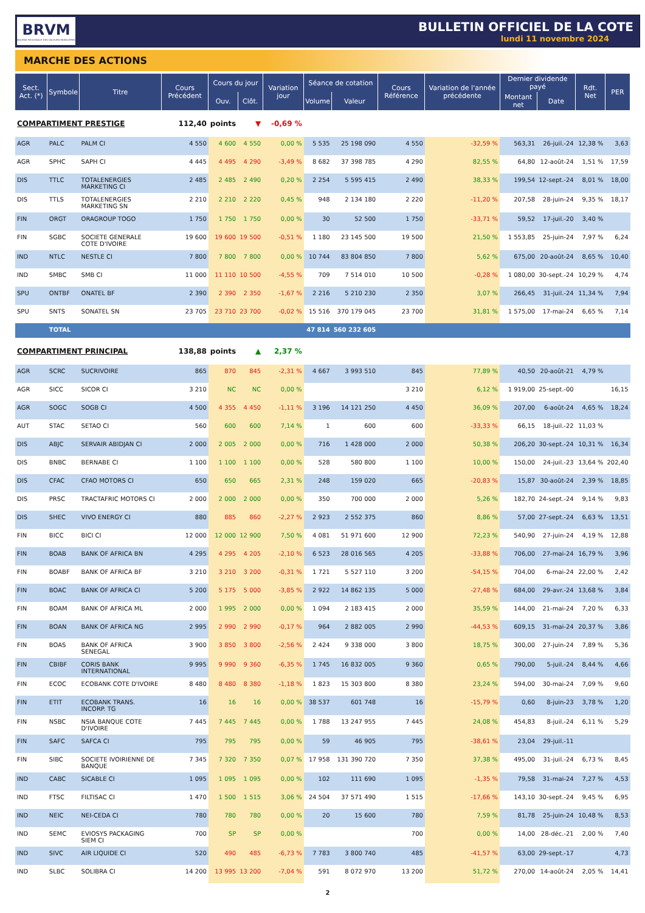BRVM
BOURSE REGIONALE DES VALEURS MOBILIERES
BULLETIN OFFICIEL DE LA COTE
lundi 11 novembre 2024
MARCHE DES ACTIONS
| Sect. Act. (*) | Symbole | Titre | Cours Précédent | Cours du jour | | Variation jour | Séance de cotation | | Cours Référence | Variation de l'année précédente | Dernier dividende payé | | Rdt. Net | PER |
| --- | --- | --- | --- | --- | --- | --- | --- | --- | --- | --- | --- | --- | --- | --- |
| | | | | Ouv. | Clôt. | | Volume | Valeur | | | Montant net | Date | | |
| COMPARTIMENT PRESTIGE | | | 112,40 | points | ▼ | -0,69 % | | | | | | | | |
| AGR | PALC | PALM CI | 4 550 | 4 600 | 4 550 | 0,00 % | 5 535 | 25 198 090 | 4 550 | -32,59 % | 563,31 | 26-juil.-24 | 12,38 % | 3,63 |
| AGR | SPHC | SAPH CI | 4 445 | 4 495 | 4 290 | -3,49 % | 8 682 | 37 398 785 | 4 290 | 82,55 % | 64,80 | 12-août-24 | 1,51 % | 17,59 |
| DIS | TTLC | TOTALENERGIES MARKETING CI | 2 485 | 2 485 | 2 490 | 0,20 % | 2 254 | 5 595 415 | 2 490 | 38,33 % | 199,54 | 12-sept.-24 | 8,01 % | 18,00 |
| DIS | TTLS | TOTALENERGIES MARKETING SN | 2 210 | 2 210 | 2 220 | 0,45 % | 948 | 2 134 180 | 2 220 | -11,20 % | 207,58 | 28-juin-24 | 9,35 % | 18,17 |
| FIN | ORGT | ORAGROUP TOGO | 1 750 | 1 750 | 1 750 | 0,00 % | 30 | 52 500 | 1 750 | -33,71 % | 59,52 | 17-juil.-20 | 3,40 % | |
| FIN | SGBC | SOCIETE GENERALE COTE D'IVOIRE | 19 600 | 19 600 | 19 500 | -0,51 % | 1 180 | 23 145 500 | 19 500 | 21,50 % | 1 553,85 | 25-juin-24 | 7,97 % | 6,24 |
| IND | NTLC | NESTLE CI | 7 800 | 7 800 | 7 800 | 0,00 % | 10 744 | 83 804 850 | 7 800 | 5,62 % | 675,00 | 20-août-24 | 8,65 % | 10,40 |
| IND | SMBC | SMB CI | 11 000 | 11 110 | 10 500 | -4,55 % | 709 | 7 514 010 | 10 500 | -0,28 % | 1 080,00 | 30-sept.-24 | 10,29 % | 4,74 |
| SPU | ONTBF | ONATEL BF | 2 390 | 2 390 | 2 350 | -1,67 % | 2 216 | 5 210 230 | 2 350 | 3,07 % | 266,45 | 31-juil.-24 | 11,34 % | 7,94 |
| SPU | SNTS | SONATEL SN | 23 705 | 23 710 | 23 700 | -0,02 % | 15 516 | 370 179 045 | 23 700 | 31,81 % | 1 575,00 | 17-mai-24 | 6,65 % | 7,14 |
| | TOTAL | | | | | | 47 814 | 560 232 605 | | | | | | |
| COMPARTIMENT PRINCIPAL | | | 138,88 | points | ▲ | 2,37 % | | | | | | | | |
| AGR | SCRC | SUCRIVOIRE | 865 | 870 | 845 | -2,31 % | 4 667 | 3 993 510 | 845 | 77,89 % | 40,50 | 20-août-21 | 4,79 % | |
| AGR | SICC | SICOR CI | 3 210 | NC | NC | 0,00 % | | | 3 210 | 6,12 % | 1 919,00 | 25-sept.-00 | | 16,15 |
| AGR | SOGC | SOGB CI | 4 500 | 4 355 | 4 450 | -1,11 % | 3 196 | 14 121 250 | 4 450 | 36,09 % | 207,00 | 6-août-24 | 4,65 % | 18,24 |
| AUT | STAC | SETAO CI | 560 | 600 | 600 | 7,14 % | 1 | 600 | 600 | -33,33 % | 66,15 | 18-juil.-22 | 11,03 % | |
| DIS | ABJC | SERVAIR ABIDJAN CI | 2 000 | 2 005 | 2 000 | 0,00 % | 716 | 1 428 000 | 2 000 | 50,38 % | 206,20 | 30-sept.-24 | 10,31 % | 16,34 |
| DIS | BNBC | BERNABE CI | 1 100 | 1 100 | 1 100 | 0,00 % | 528 | 580 800 | 1 100 | 10,00 % | 150,00 | 24-juil.-23 | 13,64 % | 202,40 |
| DIS | CFAC | CFAO MOTORS CI | 650 | 650 | 665 | 2,31 % | 248 | 159 020 | 665 | -20,83 % | 15,87 | 30-août-24 | 2,39 % | 18,85 |
| DIS | PRSC | TRACTAFRIC MOTORS CI | 2 000 | 2 000 | 2 000 | 0,00 % | 350 | 700 000 | 2 000 | 5,26 % | 182,70 | 24-sept.-24 | 9,14 % | 9,83 |
| DIS | SHEC | VIVO ENERGY CI | 880 | 885 | 860 | -2,27 % | 2 923 | 2 552 375 | 860 | 8,86 % | 57,00 | 27-sept.-24 | 6,63 % | 13,51 |
| FIN | BICC | BICI CI | 12 000 | 12 000 | 12 900 | 7,50 % | 4 081 | 51 971 600 | 12 900 | 72,23 % | 540,90 | 27-juin-24 | 4,19 % | 12,88 |
| FIN | BOAB | BANK OF AFRICA BN | 4 295 | 4 295 | 4 205 | -2,10 % | 6 523 | 28 016 565 | 4 205 | -33,88 % | 706,00 | 27-mai-24 | 16,79 % | 3,96 |
| FIN | BOABF | BANK OF AFRICA BF | 3 210 | 3 210 | 3 200 | -0,31 % | 1 721 | 5 527 110 | 3 200 | -54,15 % | 704,00 | 6-mai-24 | 22,00 % | 2,42 |
| FIN | BOAC | BANK OF AFRICA CI | 5 200 | 5 175 | 5 000 | -3,85 % | 2 922 | 14 862 135 | 5 000 | -27,48 % | 684,00 | 29-avr.-24 | 13,68 % | 3,84 |
| FIN | BOAM | BANK OF AFRICA ML | 2 000 | 1 995 | 2 000 | 0,00 % | 1 094 | 2 183 415 | 2 000 | 35,59 % | 144,00 | 21-mai-24 | 7,20 % | 6,33 |
| FIN | BOAN | BANK OF AFRICA NG | 2 995 | 2 990 | 2 990 | -0,17 % | 964 | 2 882 005 | 2 990 | -44,53 % | 609,15 | 31-mai-24 | 20,37 % | 3,86 |
| FIN | BOAS | BANK OF AFRICA SENEGAL | 3 900 | 3 850 | 3 800 | -2,56 % | 2 424 | 9 338 000 | 3 800 | 18,75 % | 300,00 | 27-juin-24 | 7,89 % | 5,36 |
| FIN | CBIBF | CORIS BANK INTERNATIONAL | 9 995 | 9 990 | 9 360 | -6,35 % | 1 745 | 16 832 005 | 9 360 | 0,65 % | 790,00 | 5-juil.-24 | 8,44 % | 4,66 |
| FIN | ECOC | ECOBANK COTE D'IVOIRE | 8 480 | 8 480 | 8 380 | -1,18 % | 1 823 | 15 303 800 | 8 380 | 23,24 % | 594,00 | 30-mai-24 | 7,09 % | 9,60 |
| FIN | ETIT | ECOBANK TRANS. INCORP. TG | 16 | 16 | 16 | 0,00 % | 38 537 | 601 748 | 16 | -15,79 % | 0,60 | 8-juin-23 | 3,78 % | 1,20 |
| FIN | NSBC | NSIA BANQUE COTE D'IVOIRE | 7 445 | 7 445 | 7 445 | 0,00 % | 1 788 | 13 247 955 | 7 445 | 24,08 % | 454,83 | 8-juil.-24 | 6,11 % | 5,29 |
| FIN | SAFC | SAFCA CI | 795 | 795 | 795 | 0,00 % | 59 | 46 905 | 795 | -38,61 % | 23,04 | 29-juil.-11 | | |
| FIN | SIBC | SOCIETE IVOIRIENNE DE BANQUE | 7 345 | 7 320 | 7 350 | 0,07 % | 17 958 | 131 390 720 | 7 350 | 37,38 % | 495,00 | 31-juil.-24 | 6,73 % | 8,45 |
| IND | CABC | SICABLE CI | 1 095 | 1 095 | 1 095 | 0,00 % | 102 | 111 690 | 1 095 | -1,35 % | 79,58 | 31-mai-24 | 7,27 % | 4,53 |
| IND | FTSC | FILTISAC CI | 1 470 | 1 500 | 1 515 | 3,06 % | 24 504 | 37 571 490 | 1 515 | -17,66 % | 143,10 | 30-sept.-24 | 9,45 % | 6,95 |
| IND | NEIC | NEI-CEDA CI | 780 | 780 | 780 | 0,00 % | 20 | 15 600 | 780 | 7,59 % | 81,78 | 25-juin-24 | 10,48 % | 8,53 |
| IND | SEMC | EVIOSYS PACKAGING SIEM CI | 700 | SP | SP | 0,00 % | | | 700 | 0,00 % | 14,00 | 28-déc.-21 | 2,00 % | 7,40 |
| IND | SIVC | AIR LIQUIDE CI | 520 | 490 | 485 | -6,73 % | 7 783 | 3 800 740 | 485 | -41,57 % | 63,00 | 29-sept.-17 | | 4,73 |
| IND | SLBC | SOLIBRA CI | 14 200 | 13 995 | 13 200 | -7,04 % | 591 | 8 072 970 | 13 200 | 51,72 % | 270,00 | 14-août-24 | 2,05 % | 14,41 |
2